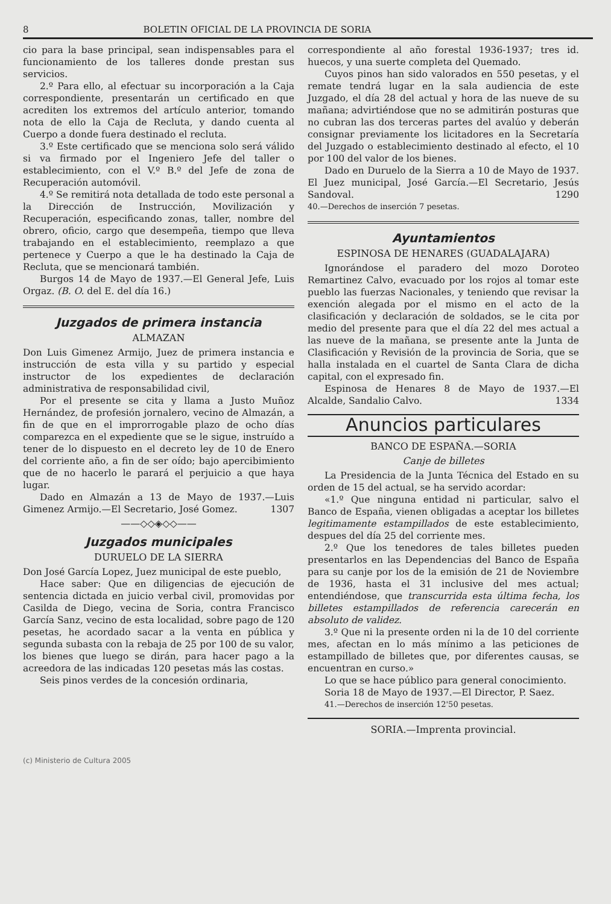8 BOLETIN OFICIAL DE LA PROVINCIA DE SORIA
cio para la base principal, sean indispensables para el funcionamiento de los talleres donde prestan sus servicios.
2.º Para ello, al efectuar su incorporación a la Caja correspondiente, presentarán un certificado en que acrediten los extremos del artículo anterior, tomando nota de ello la Caja de Recluta, y dando cuenta al Cuerpo a donde fuera destinado el recluta.
3.º Este certificado que se menciona solo será válido si va firmado por el Ingeniero Jefe del taller o establecimiento, con el V.º B.º del Jefe de zona de Recuperación automóvil.
4.º Se remitirá nota detallada de todo este personal a la Dirección de Instrucción, Movilización y Recuperación, especificando zonas, taller, nombre del obrero, oficio, cargo que desempeña, tiempo que lleva trabajando en el establecimiento, reemplazo a que pertenece y Cuerpo a que le ha destinado la Caja de Recluta, que se mencionará también.
Burgos 14 de Mayo de 1937.—El General Jefe, Luis Orgaz. (B. O. del E. del día 16.)
Juzgados de primera instancia
ALMAZAN
Don Luis Gimenez Armijo, Juez de primera instancia e instrucción de esta villa y su partido y especial instructor de los expedientes de declaración administrativa de responsabilidad civil,
Por el presente se cita y llama a Justo Muñoz Hernández, de profesión jornalero, vecino de Almazán, a fin de que en el improrrogable plazo de ocho días comparezca en el expediente que se le sigue, instruído a tener de lo dispuesto en el decreto ley de 10 de Enero del corriente año, a fin de ser oído; bajo apercibimiento que de no hacerlo le parará el perjuicio a que haya lugar.
Dado en Almazán a 13 de Mayo de 1937.—Luis Gimenez Armijo.—El Secretario, José Gomez. 1307
——◇◇◈◇◇——
Juzgados municipales
DURUELO DE LA SIERRA
Don José García Lopez, Juez municipal de este pueblo,
Hace saber: Que en diligencias de ejecución de sentencia dictada en juicio verbal civil, promovidas por Casilda de Diego, vecina de Soria, contra Francisco García Sanz, vecino de esta localidad, sobre pago de 120 pesetas, he acordado sacar a la venta en pública y segunda subasta con la rebaja de 25 por 100 de su valor, los bienes que luego se dirán, para hacer pago a la acreedora de las indicadas 120 pesetas más las costas.
Seis pinos verdes de la concesión ordinaria,
correspondiente al año forestal 1936-1937; tres id. huecos, y una suerte completa del Quemado.
Cuyos pinos han sido valorados en 550 pesetas, y el remate tendrá lugar en la sala audiencia de este Juzgado, el día 28 del actual y hora de las nueve de su mañana; advirtiéndose que no se admitirán posturas que no cubran las dos terceras partes del avalúo y deberán consignar previamente los licitadores en la Secretaría del Juzgado o establecimiento destinado al efecto, el 10 por 100 del valor de los bienes.
Dado en Duruelo de la Sierra a 10 de Mayo de 1937. El Juez municipal, José García.—El Secretario, Jesús Sandoval. 1290
40.—Derechos de inserción 7 pesetas.
Ayuntamientos
ESPINOSA DE HENARES (GUADALAJARA)
Ignorándose el paradero del mozo Doroteo Remartinez Calvo, evacuado por los rojos al tomar este pueblo las fuerzas Nacionales, y teniendo que revisar la exención alegada por el mismo en el acto de la clasificación y declaración de soldados, se le cita por medio del presente para que el día 22 del mes actual a las nueve de la mañana, se presente ante la Junta de Clasificación y Revisión de la provincia de Soria, que se halla instalada en el cuartel de Santa Clara de dicha capital, con el expresado fin.
Espinosa de Henares 8 de Mayo de 1937.—El Alcalde, Sandalio Calvo. 1334
Anuncios particulares
BANCO DE ESPAÑA.—SORIA
Canje de billetes
La Presidencia de la Junta Técnica del Estado en su orden de 15 del actual, se ha servido acordar:
«1.º Que ninguna entidad ni particular, salvo el Banco de España, vienen obligadas a aceptar los billetes legitimamente estampillados de este establecimiento, despues del día 25 del corriente mes.
2.º Que los tenedores de tales billetes pueden presentarlos en las Dependencias del Banco de España para su canje por los de la emisión de 21 de Noviembre de 1936, hasta el 31 inclusive del mes actual; entendiéndose, que transcurrida esta última fecha, los billetes estampillados de referencia carecerán en absoluto de validez.
3.º Que ni la presente orden ni la de 10 del corriente mes, afectan en lo más mínimo a las peticiones de estampillado de billetes que, por diferentes causas, se encuentran en curso.»
Lo que se hace público para general conocimiento.
Soria 18 de Mayo de 1937.—El Director, P. Saez.
41.—Derechos de inserción 12'50 pesetas.
SORIA.—Imprenta provincial.
(c) Ministerio de Cultura 2005